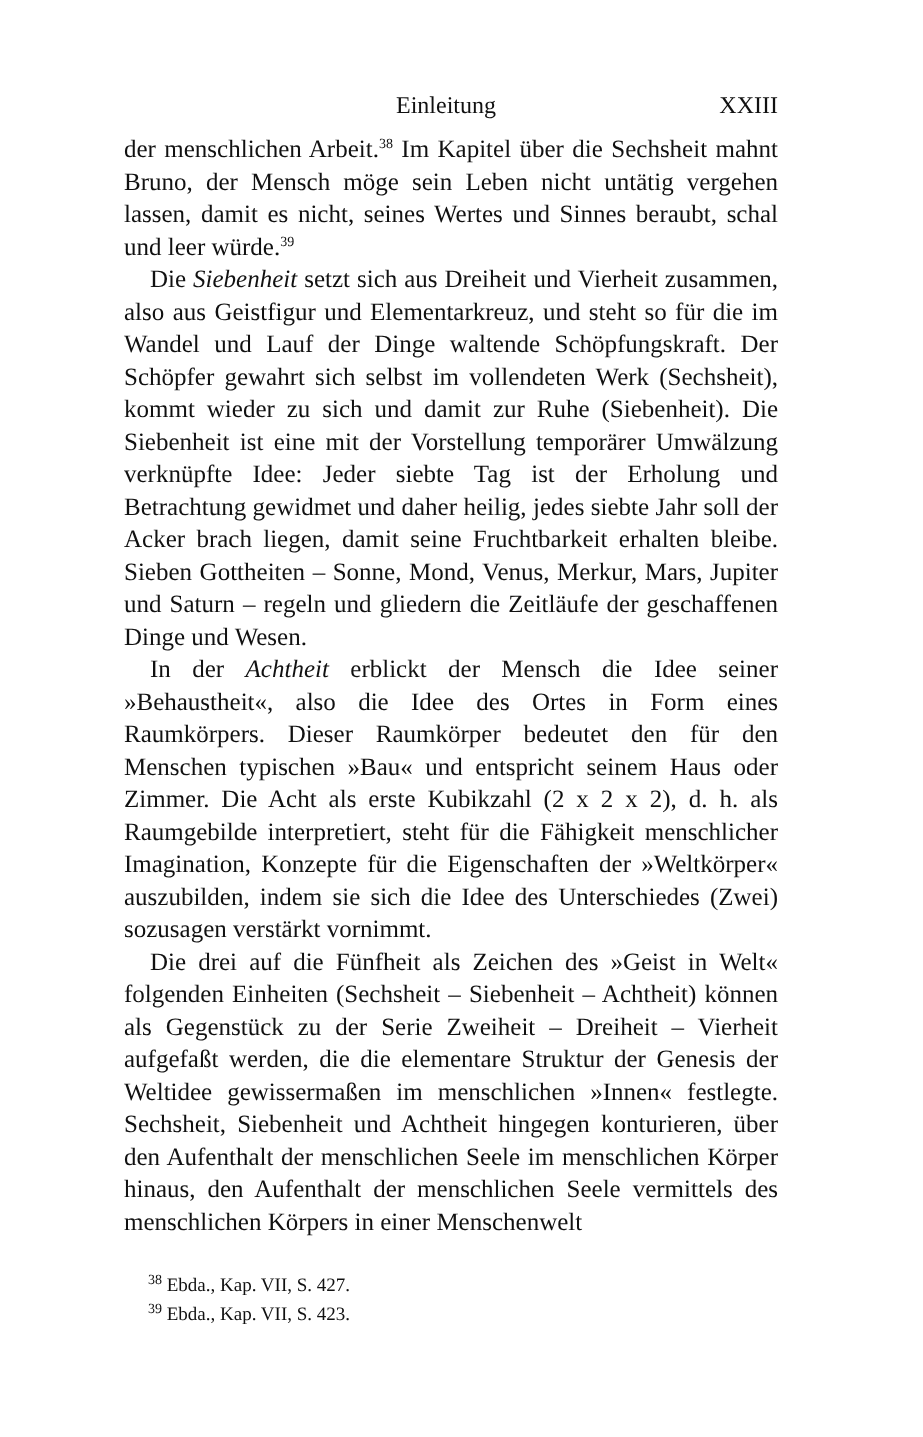Einleitung XXIII
der menschlichen Arbeit.<sup>38</sup> Im Kapitel über die Sechsheit mahnt Bruno, der Mensch möge sein Leben nicht untätig vergehen lassen, damit es nicht, seines Wertes und Sinnes beraubt, schal und leer würde.<sup>39</sup>
Die Siebenheit setzt sich aus Dreiheit und Vierheit zusammen, also aus Geistfigur und Elementarkreuz, und steht so für die im Wandel und Lauf der Dinge waltende Schöpfungskraft. Der Schöpfer gewahrt sich selbst im vollendeten Werk (Sechsheit), kommt wieder zu sich und damit zur Ruhe (Siebenheit). Die Siebenheit ist eine mit der Vorstellung temporärer Umwälzung verknüpfte Idee: Jeder siebte Tag ist der Erholung und Betrachtung gewidmet und daher heilig, jedes siebte Jahr soll der Acker brach liegen, damit seine Fruchtbarkeit erhalten bleibe. Sieben Gottheiten – Sonne, Mond, Venus, Merkur, Mars, Jupiter und Saturn – regeln und gliedern die Zeitläufe der geschaffenen Dinge und Wesen.
In der Achtheit erblickt der Mensch die Idee seiner »Behaustheit«, also die Idee des Ortes in Form eines Raumkörpers. Dieser Raumkörper bedeutet den für den Menschen typischen »Bau« und entspricht seinem Haus oder Zimmer. Die Acht als erste Kubikzahl (2 x 2 x 2), d. h. als Raumgebilde interpretiert, steht für die Fähigkeit menschlicher Imagination, Konzepte für die Eigenschaften der »Weltkörper« auszubilden, indem sie sich die Idee des Unterschiedes (Zwei) sozusagen verstärkt vornimmt.
Die drei auf die Fünfheit als Zeichen des »Geist in Welt« folgenden Einheiten (Sechsheit – Siebenheit – Achtheit) können als Gegenstück zu der Serie Zweiheit – Dreiheit – Vierheit aufgefaßt werden, die die elementare Struktur der Genesis der Weltidee gewissermaßen im menschlichen »Innen« festlegte. Sechsheit, Siebenheit und Achtheit hingegen konturieren, über den Aufenthalt der menschlichen Seele im menschlichen Körper hinaus, den Aufenthalt der menschlichen Seele vermittels des menschlichen Körpers in einer Menschenwelt
<sup>38</sup> Ebda., Kap. VII, S. 427.
<sup>39</sup> Ebda., Kap. VII, S. 423.